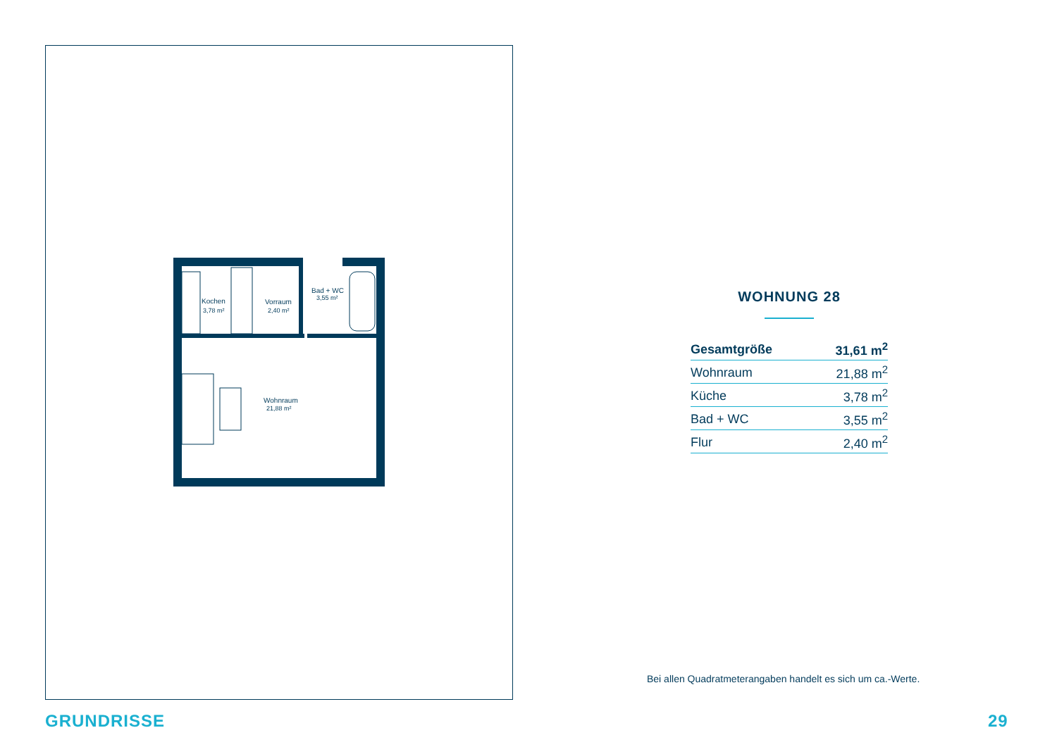Kochen
3,78 m²
Vorraum
2,40 m²
Bad + WC
3,55 m²
Wohnraum
21,88 m²
WOHNUNG 28
| Gesamtgröße | 31,61 m<sup>2</sup> |
| Wohnraum | 21,88 m<sup>2</sup> |
| Küche | 3,78 m<sup>2</sup> |
| Bad + WC | 3,55 m<sup>2</sup> |
| Flur | 2,40 m<sup>2</sup> |
Bei allen Quadratmeterangaben handelt es sich um ca.-Werte.
GRUNDRISSE 29